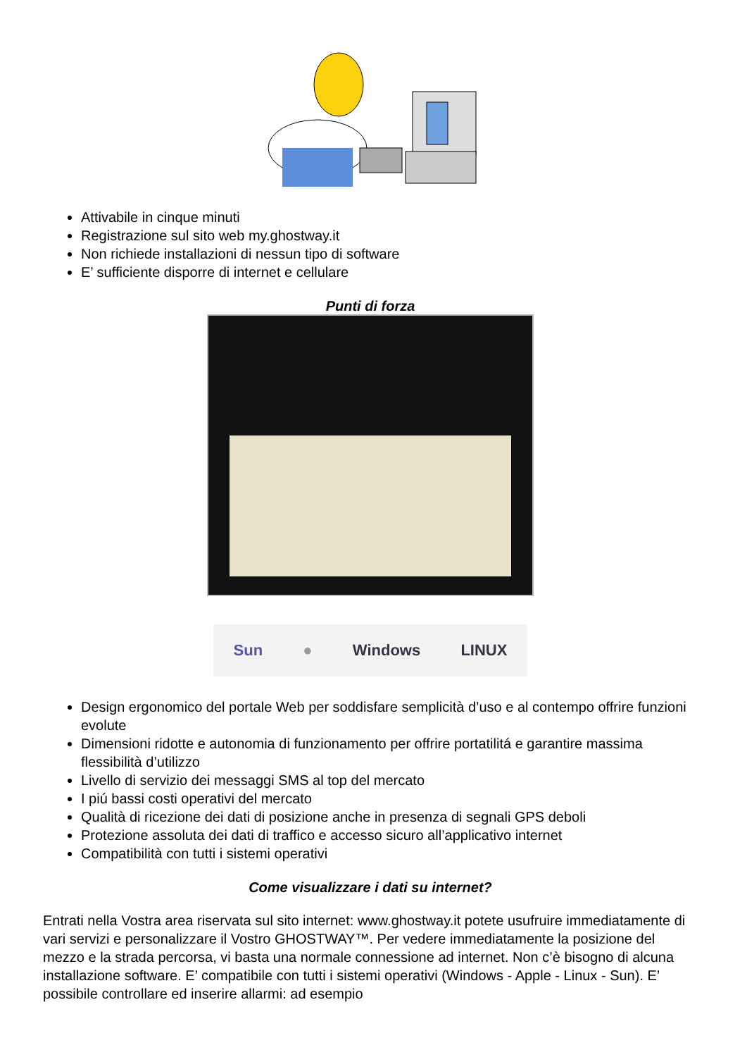Attivabile in cinque minuti
Registrazione sul sito web my.ghostway.it
Non richiede installazioni di nessun tipo di software
E’ sufficiente disporre di internet e cellulare
Punti di forza
Sun ● Windows LINUX
Design ergonomico del portale Web per soddisfare semplicità d’uso e al contempo offrire funzioni evolute
Dimensioni ridotte e autonomia di funzionamento per offrire portatilitá e garantire massima flessibilità d’utilizzo
Livello di servizio dei messaggi SMS al top del mercato
I piú bassi costi operativi del mercato
Qualità di ricezione dei dati di posizione anche in presenza di segnali GPS deboli
Protezione assoluta dei dati di traffico e accesso sicuro all’applicativo internet
Compatibilità con tutti i sistemi operativi
Come visualizzare i dati su internet?
Entrati nella Vostra area riservata sul sito internet: www.ghostway.it potete usufruire immediatamente di vari servizi e personalizzare il Vostro GHOSTWAY™. Per vedere immediatamente la posizione del mezzo e la strada percorsa, vi basta una normale connessione ad internet. Non c’è bisogno di alcuna installazione software. E’ compatibile con tutti i sistemi operativi (Windows - Apple - Linux - Sun). E’ possibile controllare ed inserire allarmi: ad esempio